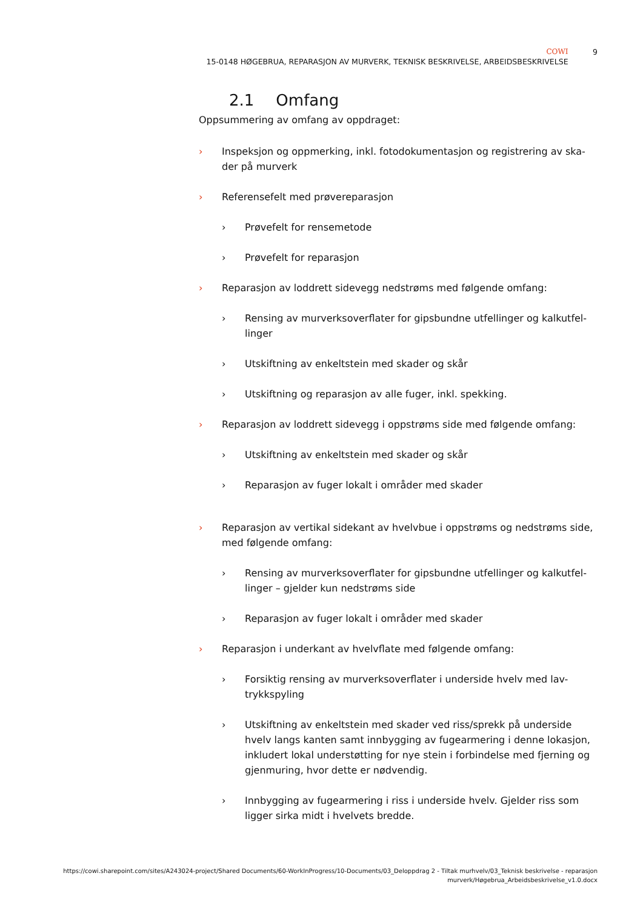COWI
15-0148 HØGEBRUA, REPARASJON AV MURVERK, TEKNISK BESKRIVELSE, ARBEIDSBESKRIVELSE
9
2.1 Omfang
Oppsummering av omfang av oppdraget:
› Inspeksjon og oppmerking, inkl. fotodokumentasjon og registrering av ska-der på murverk
› Referensefelt med prøvereparasjon
› Prøvefelt for rensemetode
› Prøvefelt for reparasjon
› Reparasjon av loddrett sidevegg nedstrøms med følgende omfang:
› Rensing av murverksoverflater for gipsbundne utfellinger og kalkutfel-linger
› Utskiftning av enkeltstein med skader og skår
› Utskiftning og reparasjon av alle fuger, inkl. spekking.
› Reparasjon av loddrett sidevegg i oppstrøms side med følgende omfang:
› Utskiftning av enkeltstein med skader og skår
› Reparasjon av fuger lokalt i områder med skader
› Reparasjon av vertikal sidekant av hvelvbue i oppstrøms og nedstrøms side, med følgende omfang:
› Rensing av murverksoverflater for gipsbundne utfellinger og kalkutfel-linger – gjelder kun nedstrøms side
› Reparasjon av fuger lokalt i områder med skader
› Reparasjon i underkant av hvelvflate med følgende omfang:
› Forsiktig rensing av murverksoverflater i underside hvelv med lav-trykkspyling
› Utskiftning av enkeltstein med skader ved riss/sprekk på underside hvelv langs kanten samt innbygging av fugearmering i denne lokasjon, inkludert lokal understøtting for nye stein i forbindelse med fjerning og gjenmuring, hvor dette er nødvendig.
› Innbygging av fugearmering i riss i underside hvelv. Gjelder riss som ligger sirka midt i hvelvets bredde.
https://cowi.sharepoint.com/sites/A243024-project/Shared Documents/60-WorkInProgress/10-Documents/03_Deloppdrag 2 - Tiltak murhvelv/03_Teknisk beskrivelse - reparasjon
murverk/Høgebrua_Arbeidsbeskrivelse_v1.0.docx